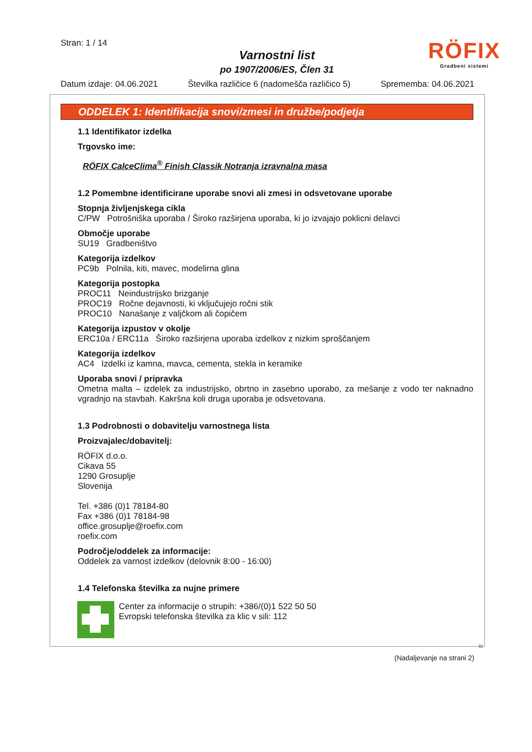Stran: 1 / 14
Varnostni list
po 1907/2006/ES, Člen 31
RÖFIX
Gradbeni sistemi
Datum izdaje: 04.06.2021 Številka različice 6 (nadomešča različico 5) Sprememba: 04.06.2021
ODDELEK 1: Identifikacija snovi/zmesi in družbe/podjetja
1.1 Identifikator izdelka
Trgovsko ime:
RÖFIX CalceClima<sup>®</sup> Finish Classik Notranja izravnalna masa
1.2 Pomembne identificirane uporabe snovi ali zmesi in odsvetovane uporabe
Stopnja življenjskega cikla
C/PW Potrošniška uporaba / Široko razširjena uporaba, ki jo izvajajo poklicni delavci
Območje uporabe
SU19 Gradbeništvo
Kategorija izdelkov
PC9b Polnila, kiti, mavec, modelirna glina
Kategorija postopka
PROC11 Neindustrijsko brizganje
PROC19 Ročne dejavnosti, ki vključujejo ročni stik
PROC10 Nanašanje z valjčkom ali čopičem
Kategorija izpustov v okolje
ERC10a / ERC11a Široko razširjena uporaba izdelkov z nizkim sproščanjem
Kategorija izdelkov
AC4 Izdelki iz kamna, mavca, cementa, stekla in keramike
Uporaba snovi / pripravka
Ometna malta – izdelek za industrijsko, obrtno in zasebno uporabo, za mešanje z vodo ter naknadno vgradnjo na stavbah. Kakršna koli druga uporaba je odsvetovana.
1.3 Podrobnosti o dobavitelju varnostnega lista
Proizvajalec/dobavitelj:
RÖFIX d.o.o.
Cikava 55
1290 Grosuplje
Slovenija
Tel. +386 (0)1 78184-80
Fax +386 (0)1 78184-98
office.grosuplje@roefix.com
roefix.com
Področje/oddelek za informacije:
Oddelek za varnost izdelkov (delovnik 8:00 - 16:00)
1.4 Telefonska številka za nujne primere
Center za informacije o strupih: +386/(0)1 522 50 50
Evropski telefonska številka za klic v sili: 112
SI
(Nadaljevanje na strani 2)